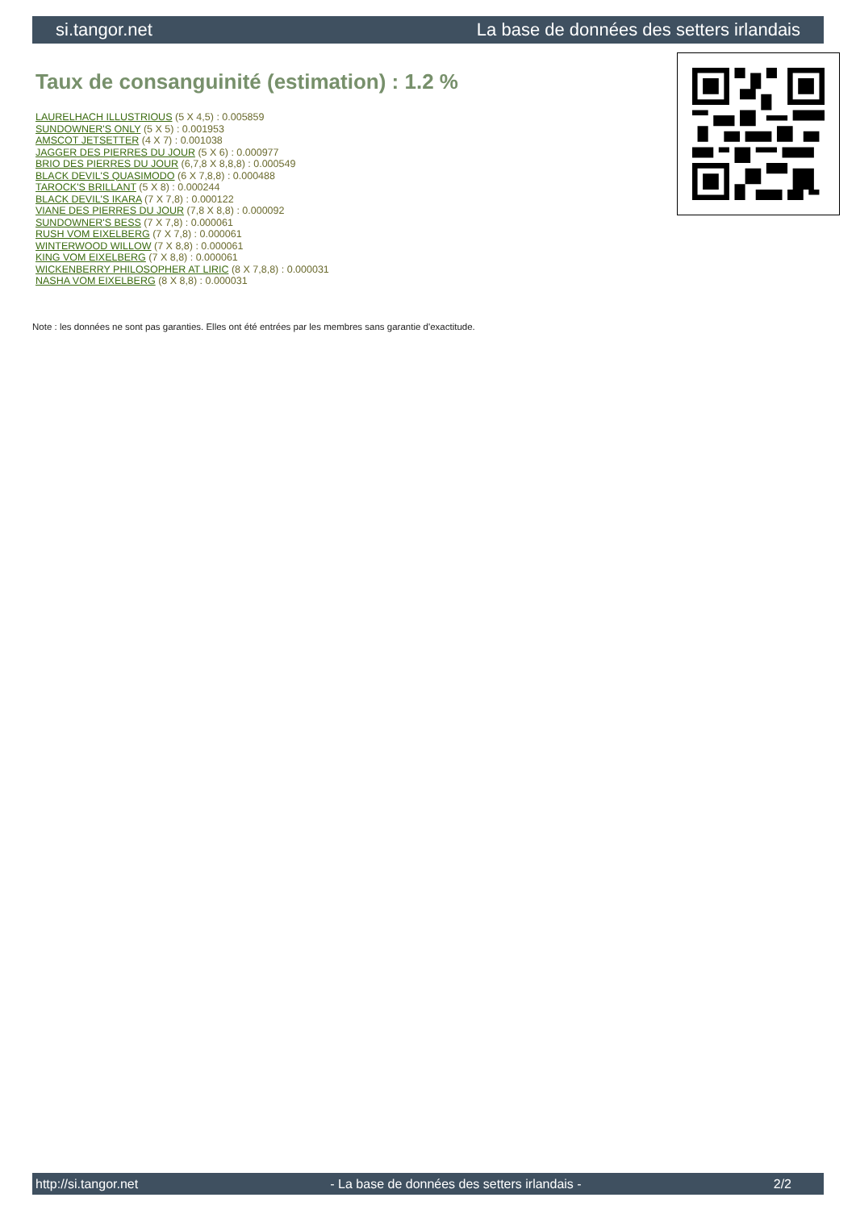si.tangor.net La base de données des setters irlandais
Taux de consanguinité (estimation) : 1.2 %
LAURELHACH ILLUSTRIOUS (5 X 4,5) : 0.005859
SUNDOWNER'S ONLY (5 X 5) : 0.001953
AMSCOT JETSETTER (4 X 7) : 0.001038
JAGGER DES PIERRES DU JOUR (5 X 6) : 0.000977
BRIO DES PIERRES DU JOUR (6,7,8 X 8,8,8) : 0.000549
BLACK DEVIL'S QUASIMODO (6 X 7,8,8) : 0.000488
TAROCK'S BRILLANT (5 X 8) : 0.000244
BLACK DEVIL'S IKARA (7 X 7,8) : 0.000122
VIANE DES PIERRES DU JOUR (7,8 X 8,8) : 0.000092
SUNDOWNER'S BESS (7 X 7,8) : 0.000061
RUSH VOM EIXELBERG (7 X 7,8) : 0.000061
WINTERWOOD WILLOW (7 X 8,8) : 0.000061
KING VOM EIXELBERG (7 X 8,8) : 0.000061
WICKENBERRY PHILOSOPHER AT LIRIC (8 X 7,8,8) : 0.000031
NASHA VOM EIXELBERG (8 X 8,8) : 0.000031
Note : les données ne sont pas garanties. Elles ont été entrées par les membres sans garantie d'exactitude.
http://si.tangor.net - La base de données des setters irlandais - 2/2